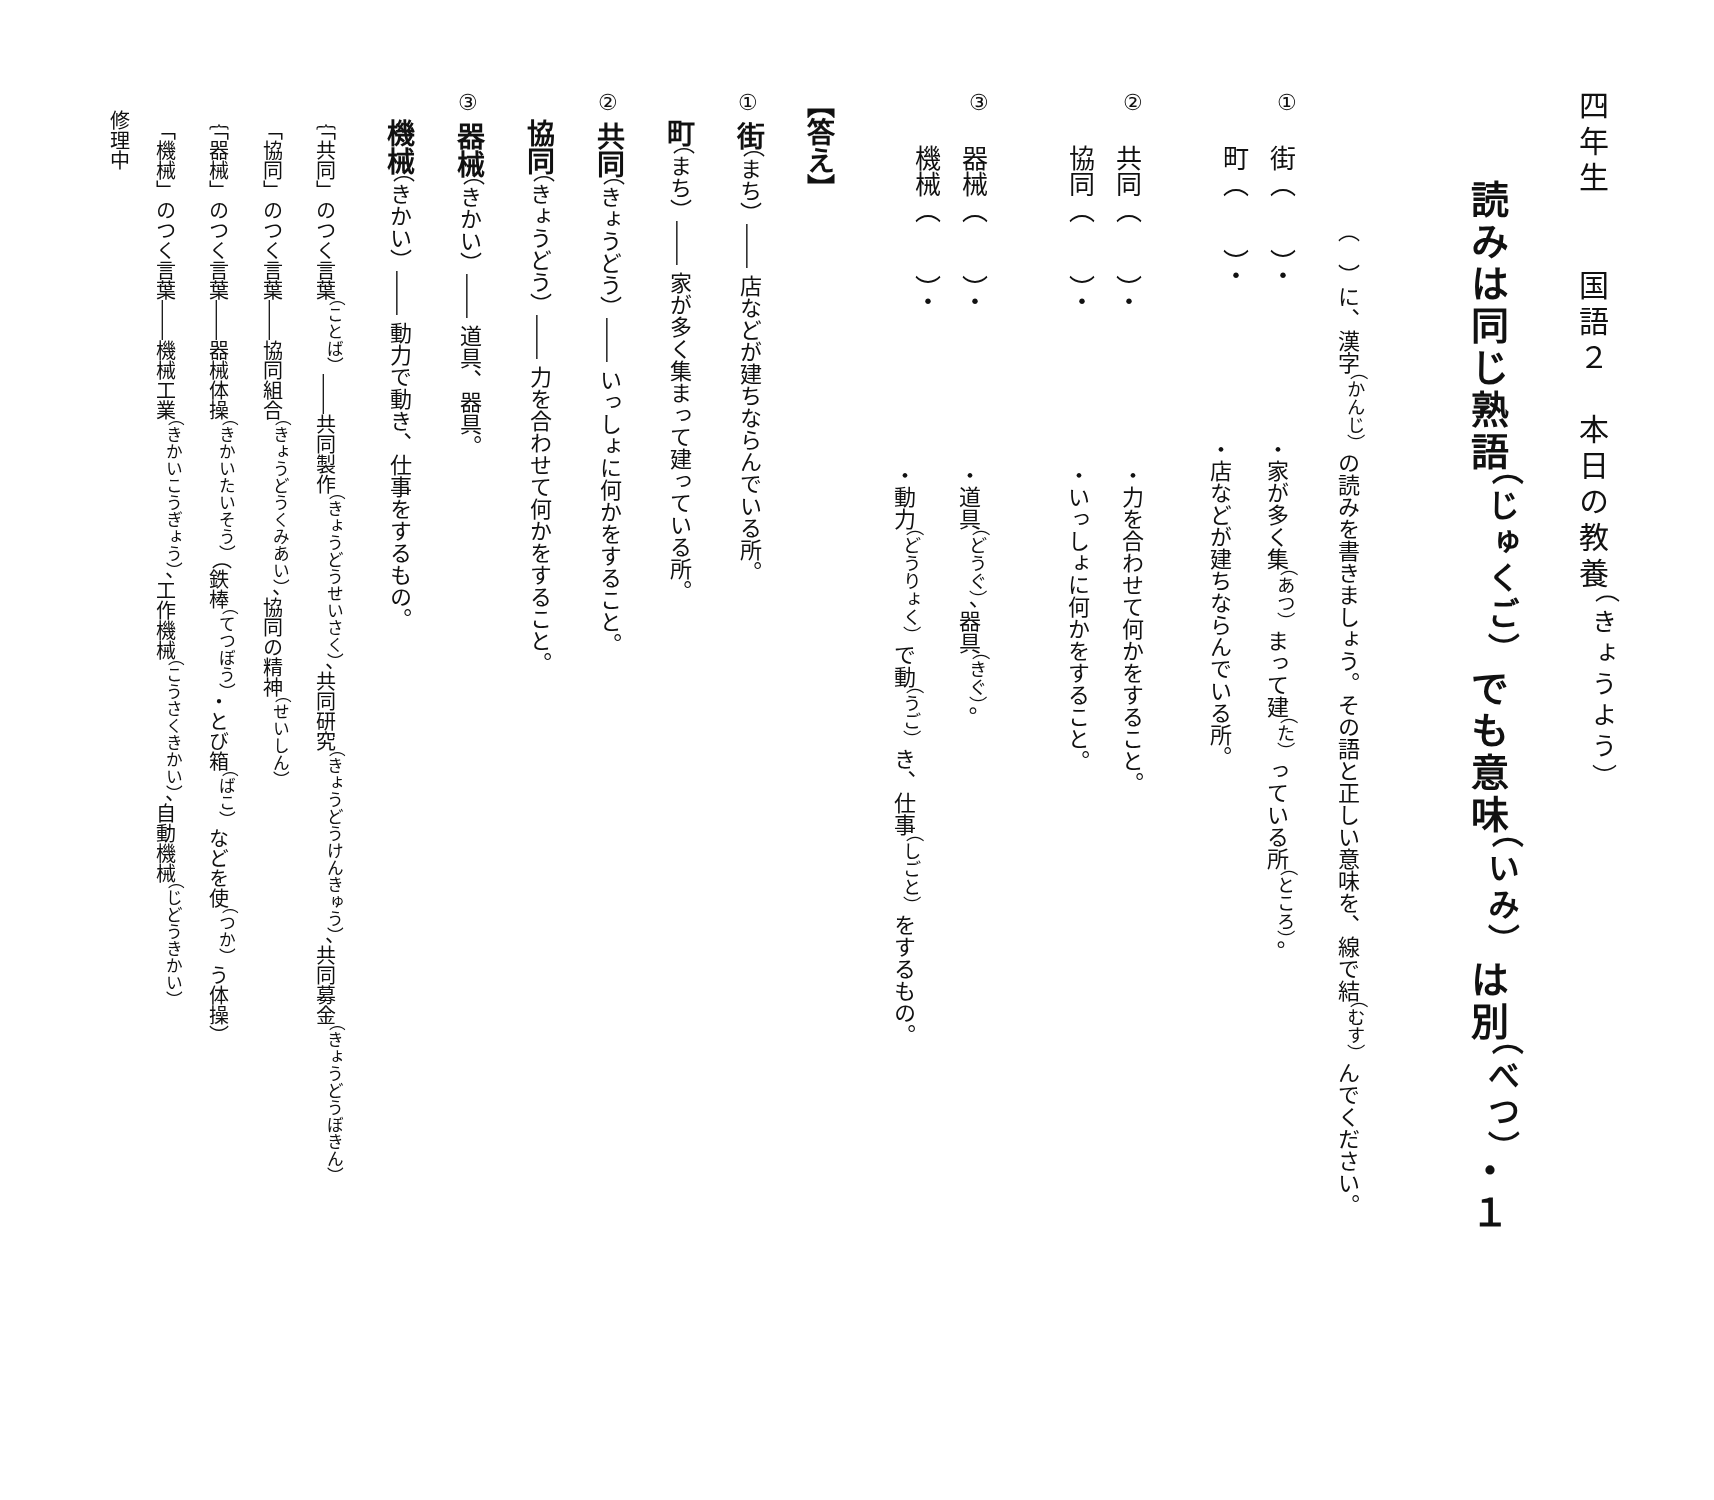四年生　　国語２　本日の教養<sup>（きょうよう）</sup>
読みは同じ熟語<sup>（じゅくご）</sup>でも意味<sup>（いみ）</sup>は別<sup>（べつ）</sup>・１
（　）に、漢字<sup>（かんじ）</sup>の読みを書きましょう。その語と正しい意味を、線で結<sup>（むす）</sup>んでください。
①
街（　　）・
町（　　）・
・家が多く集<sup>（あつ）</sup>まって建<sup>（た）</sup>っている所<sup>（ところ）</sup>。
・店などが建ちならんでいる所。
②
共同（　　）・
協同（　　）・
・力を合わせて何かをすること。
・いっしょに何かをすること。
③
器械（　　）・
機械（　　）・
・道具<sup>（どうぐ）</sup>、器具<sup>（きぐ）</sup>。
・動力<sup>（どうりょく）</sup>で動<sup>（うご）</sup>き、仕事<sup>（しごと）</sup>をするもの。
【答え】
① 街（まち）―― 店などが建ちならんでいる所。
　 町（まち）―― 家が多く集まって建っている所。
② 共同（きょうどう）―― いっしょに何かをすること。
　 協同（きょうどう）―― 力を合わせて何かをすること。
③ 器械（きかい）―― 道具、器具。
　 機械（きかい）―― 動力で動き、仕事をするもの。
｛「共同」のつく言葉<sup>（ことば）</sup>――共同製作<sup>（きょうどうせいさく）</sup>、共同研究<sup>（きょうどうけんきゅう）</sup>、共同募金<sup>（きょうどうぼきん）</sup>
　「協同」のつく言葉――協同組合<sup>（きょうどうくみあい）</sup>、協同の精神<sup>（せいしん）</sup>
｛「器械」のつく言葉――器械体操<sup>（きかいたいそう）</sup>（鉄棒<sup>（てつぼう）</sup>・とび箱<sup>（ばこ）</sup>などを使<sup>（つか）</sup>う体操）
　「機械」のつく言葉――機械工業<sup>（きかいこうぎょう）</sup>、工作機械<sup>（こうさくきかい）</sup>、自動機械<sup>（じどうきかい）</sup>
修理中